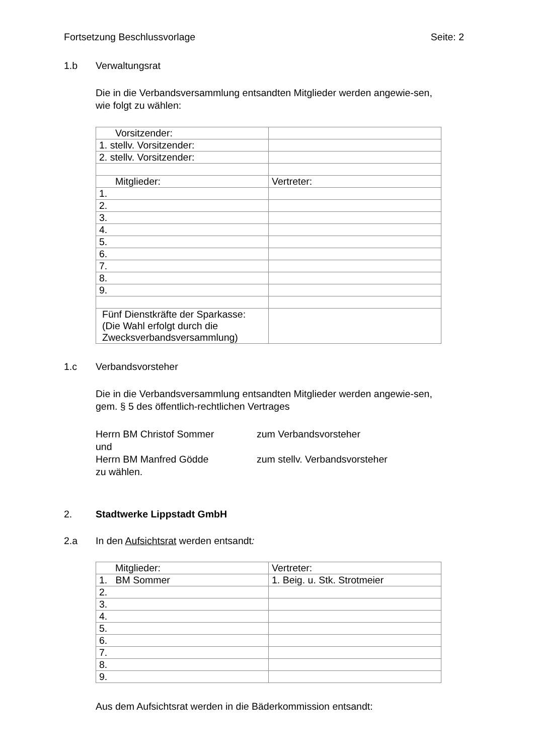Fortsetzung Beschlussvorlage Seite: 2
1.b Verwaltungsrat
Die in die Verbandsversammlung entsandten Mitglieder werden angewie-sen, wie folgt zu wählen:
| Vorsitzender: | |
| 1. stellv. Vorsitzender: | |
| 2. stellv. Vorsitzender: | |
| Mitglieder: | Vertreter: |
| 1. | |
| 2. | |
| 3. | |
| 4. | |
| 5. | |
| 6. | |
| 7. | |
| 8. | |
| 9. | |
| Fünf Dienstkräfte der Sparkasse: (Die Wahl erfolgt durch die Zwecksverbandsversammlung) | |
1.c Verbandsvorsteher
Die in die Verbandsversammlung entsandten Mitglieder werden angewie-sen, gem. § 5 des öffentlich-rechtlichen Vertrages
Herrn BM Christof Sommer zum Verbandsvorsteher
und
Herrn BM Manfred Gödde zum stellv. Verbandsvorsteher
zu wählen.
2. Stadtwerke Lippstadt GmbH
2.a In den Aufsichtsrat werden entsandt:
| Mitglieder: | Vertreter: |
| 1. BM Sommer | 1. Beig. u. Stk. Strotmeier |
| 2. | |
| 3. | |
| 4. | |
| 5. | |
| 6. | |
| 7. | |
| 8. | |
| 9. | |
Aus dem Aufsichtsrat werden in die Bäderkommission entsandt: